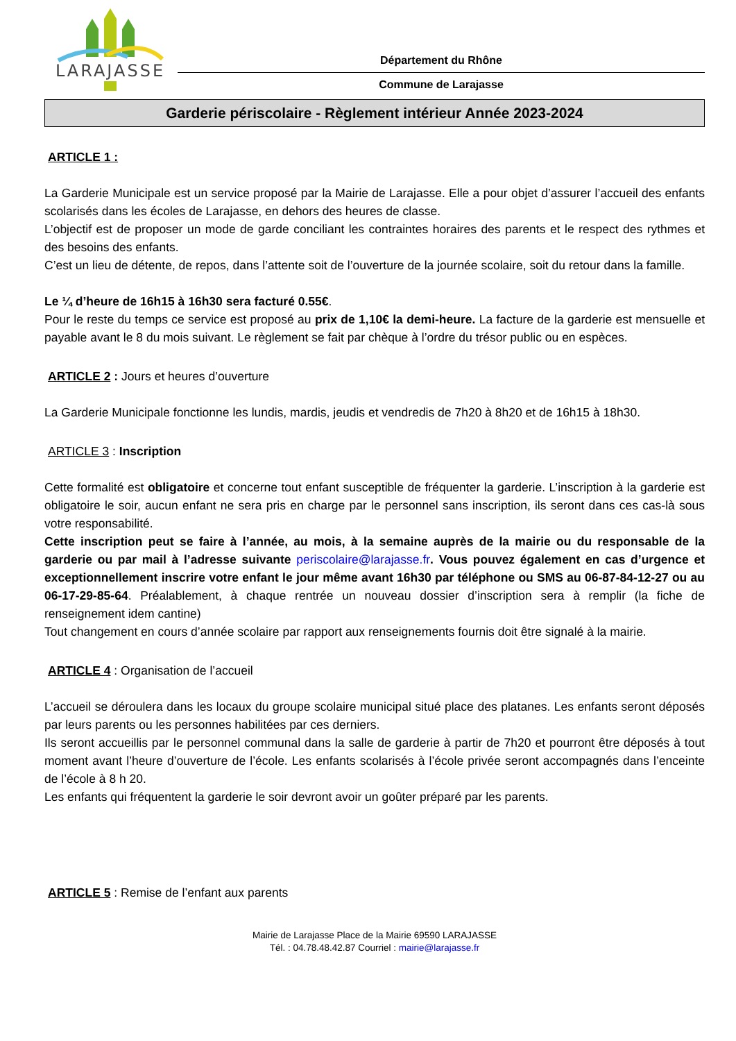LARAJASSE
Département du Rhône
Commune de Larajasse
Garderie périscolaire - Règlement intérieur Année 2023-2024
ARTICLE 1 :
La Garderie Municipale est un service proposé par la Mairie de Larajasse. Elle a pour objet d’assurer l’accueil des enfants scolarisés dans les écoles de Larajasse, en dehors des heures de classe.
L’objectif est de proposer un mode de garde conciliant les contraintes horaires des parents et le respect des rythmes et des besoins des enfants.
C’est un lieu de détente, de repos, dans l’attente soit de l’ouverture de la journée scolaire, soit du retour dans la famille.
Le ¼ d’heure de 16h15 à 16h30 sera facturé 0.55€.
Pour le reste du temps ce service est proposé au prix de 1,10€ la demi-heure. La facture de la garderie est mensuelle et payable avant le 8 du mois suivant. Le règlement se fait par chèque à l’ordre du trésor public ou en espèces.
ARTICLE 2 : Jours et heures d’ouverture
La Garderie Municipale fonctionne les lundis, mardis, jeudis et vendredis de 7h20 à 8h20 et de 16h15 à 18h30.
ARTICLE 3 : Inscription
Cette formalité est obligatoire et concerne tout enfant susceptible de fréquenter la garderie. L’inscription à la garderie est obligatoire le soir, aucun enfant ne sera pris en charge par le personnel sans inscription, ils seront dans ces cas-là sous votre responsabilité.
Cette inscription peut se faire à l’année, au mois, à la semaine auprès de la mairie ou du responsable de la garderie ou par mail à l’adresse suivante periscolaire@larajasse.fr. Vous pouvez également en cas d’urgence et exceptionnellement inscrire votre enfant le jour même avant 16h30 par téléphone ou SMS au 06-87-84-12-27 ou au 06-17-29-85-64. Préalablement, à chaque rentrée un nouveau dossier d’inscription sera à remplir (la fiche de renseignement idem cantine)
Tout changement en cours d’année scolaire par rapport aux renseignements fournis doit être signalé à la mairie.
ARTICLE 4 : Organisation de l’accueil
L’accueil se déroulera dans les locaux du groupe scolaire municipal situé place des platanes. Les enfants seront déposés par leurs parents ou les personnes habilitées par ces derniers.
Ils seront accueillis par le personnel communal dans la salle de garderie à partir de 7h20 et pourront être déposés à tout moment avant l’heure d’ouverture de l’école. Les enfants scolarisés à l’école privée seront accompagnés dans l’enceinte de l’école à 8 h 20.
Les enfants qui fréquentent la garderie le soir devront avoir un goûter préparé par les parents.
ARTICLE 5 : Remise de l’enfant aux parents
Mairie de Larajasse Place de la Mairie 69590 LARAJASSE
Tél. : 04.78.48.42.87 Courriel : mairie@larajasse.fr